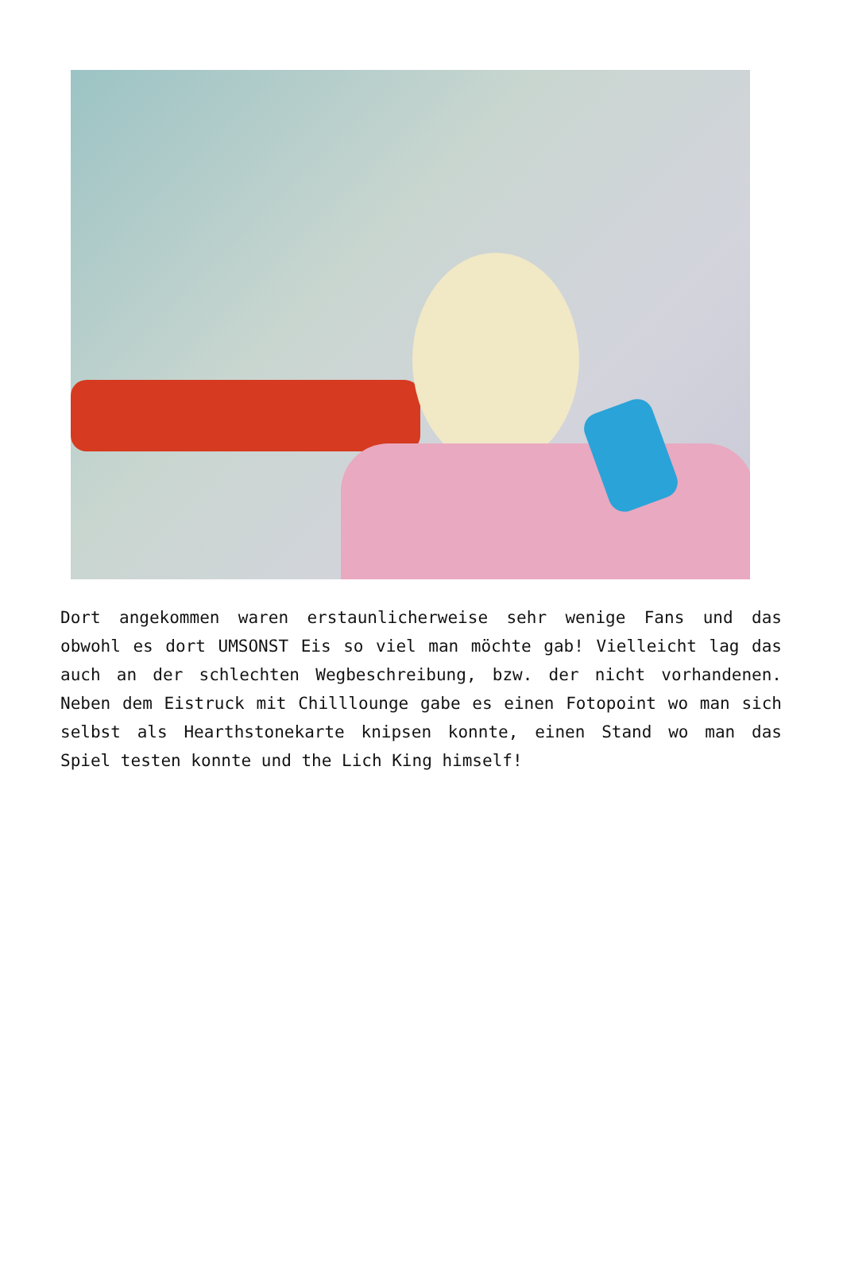Dort angekommen waren erstaunlicherweise sehr wenige Fans und das obwohl es dort UMSONST Eis so viel man möchte gab! Vielleicht lag das auch an der schlechten Wegbeschreibung, bzw. der nicht vorhandenen. Neben dem Eistruck mit Chilllounge gabe es einen Fotopoint wo man sich selbst als Hearthstonekarte knipsen konnte, einen Stand wo man das Spiel testen konnte und the Lich King himself!